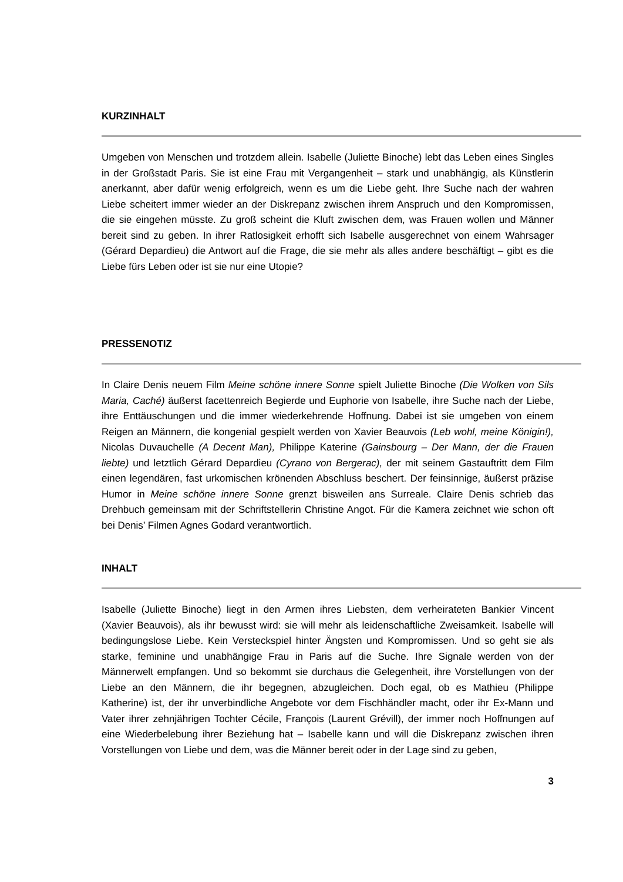KURZINHALT
Umgeben von Menschen und trotzdem allein. Isabelle (Juliette Binoche) lebt das Leben eines Singles in der Großstadt Paris. Sie ist eine Frau mit Vergangenheit – stark und unabhängig, als Künstlerin anerkannt, aber dafür wenig erfolgreich, wenn es um die Liebe geht. Ihre Suche nach der wahren Liebe scheitert immer wieder an der Diskrepanz zwischen ihrem Anspruch und den Kompromissen, die sie eingehen müsste. Zu groß scheint die Kluft zwischen dem, was Frauen wollen und Männer bereit sind zu geben. In ihrer Ratlosigkeit erhofft sich Isabelle ausgerechnet von einem Wahrsager (Gérard Depardieu) die Antwort auf die Frage, die sie mehr als alles andere beschäftigt – gibt es die Liebe fürs Leben oder ist sie nur eine Utopie?
PRESSENOTIZ
In Claire Denis neuem Film Meine schöne innere Sonne spielt Juliette Binoche (Die Wolken von Sils Maria, Caché) äußerst facettenreich Begierde und Euphorie von Isabelle, ihre Suche nach der Liebe, ihre Enttäuschungen und die immer wiederkehrende Hoffnung. Dabei ist sie umgeben von einem Reigen an Männern, die kongenial gespielt werden von Xavier Beauvois (Leb wohl, meine Königin!), Nicolas Duvauchelle (A Decent Man), Philippe Katerine (Gainsbourg – Der Mann, der die Frauen liebte) und letztlich Gérard Depardieu (Cyrano von Bergerac), der mit seinem Gastauftritt dem Film einen legendären, fast urkomischen krönenden Abschluss beschert. Der feinsinnige, äußerst präzise Humor in Meine schöne innere Sonne grenzt bisweilen ans Surreale. Claire Denis schrieb das Drehbuch gemeinsam mit der Schriftstellerin Christine Angot. Für die Kamera zeichnet wie schon oft bei Denis’ Filmen Agnes Godard verantwortlich.
INHALT
Isabelle (Juliette Binoche) liegt in den Armen ihres Liebsten, dem verheirateten Bankier Vincent (Xavier Beauvois), als ihr bewusst wird: sie will mehr als leidenschaftliche Zweisamkeit. Isabelle will bedingungslose Liebe. Kein Versteckspiel hinter Ängsten und Kompromissen. Und so geht sie als starke, feminine und unabhängige Frau in Paris auf die Suche. Ihre Signale werden von der Männerwelt empfangen. Und so bekommt sie durchaus die Gelegenheit, ihre Vorstellungen von der Liebe an den Männern, die ihr begegnen, abzugleichen. Doch egal, ob es Mathieu (Philippe Katherine) ist, der ihr unverbindliche Angebote vor dem Fischhändler macht, oder ihr Ex-Mann und Vater ihrer zehnjährigen Tochter Cécile, François (Laurent Grévill), der immer noch Hoffnungen auf eine Wiederbelebung ihrer Beziehung hat – Isabelle kann und will die Diskrepanz zwischen ihren Vorstellungen von Liebe und dem, was die Männer bereit oder in der Lage sind zu geben,
3